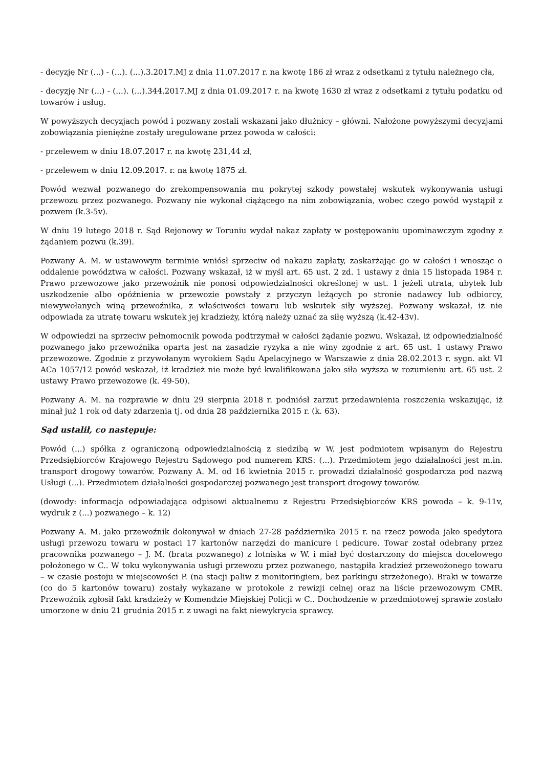- decyzję Nr (...) - (...). (...).3.2017.MJ z dnia 11.07.2017 r. na kwotę 186 zł wraz z odsetkami z tytułu należnego cła,
- decyzję Nr (...) - (...). (...).344.2017.MJ z dnia 01.09.2017 r. na kwotę 1630 zł wraz z odsetkami z tytułu podatku od towarów i usług.
W powyższych decyzjach powód i pozwany zostali wskazani jako dłużnicy – główni. Nałożone powyższymi decyzjami zobowiązania pieniężne zostały uregulowane przez powoda w całości:
- przelewem w dniu 18.07.2017 r. na kwotę 231,44 zł,
- przelewem w dniu 12.09.2017. r. na kwotę 1875 zł.
Powód wezwał pozwanego do zrekompensowania mu pokrytej szkody powstałej wskutek wykonywania usługi przewozu przez pozwanego. Pozwany nie wykonał ciążącego na nim zobowiązania, wobec czego powód wystąpił z pozwem (k.3-5v).
W dniu 19 lutego 2018 r. Sąd Rejonowy w Toruniu wydał nakaz zapłaty w postępowaniu upominawczym zgodny z żądaniem pozwu (k.39).
Pozwany A. M. w ustawowym terminie wniósł sprzeciw od nakazu zapłaty, zaskarżając go w całości i wnosząc o oddalenie powództwa w całości. Pozwany wskazał, iż w myśl art. 65 ust. 2 zd. 1 ustawy z dnia 15 listopada 1984 r. Prawo przewozowe jako przewoźnik nie ponosi odpowiedzialności określonej w ust. 1 jeżeli utrata, ubytek lub uszkodzenie albo opóźnienia w przewozie powstały z przyczyn leżących po stronie nadawcy lub odbiorcy, niewywołanych winą przewoźnika, z właściwości towaru lub wskutek siły wyższej. Pozwany wskazał, iż nie odpowiada za utratę towaru wskutek jej kradzieży, którą należy uznać za siłę wyższą (k.42-43v).
W odpowiedzi na sprzeciw pełnomocnik powoda podtrzymał w całości żądanie pozwu. Wskazał, iż odpowiedzialność pozwanego jako przewoźnika oparta jest na zasadzie ryzyka a nie winy zgodnie z art. 65 ust. 1 ustawy Prawo przewozowe. Zgodnie z przywołanym wyrokiem Sądu Apelacyjnego w Warszawie z dnia 28.02.2013 r. sygn. akt VI ACa 1057/12 powód wskazał, iż kradzież nie może być kwalifikowana jako siła wyższa w rozumieniu art. 65 ust. 2 ustawy Prawo przewozowe (k. 49-50).
Pozwany A. M. na rozprawie w dniu 29 sierpnia 2018 r. podniósł zarzut przedawnienia roszczenia wskazując, iż minął już 1 rok od daty zdarzenia tj. od dnia 28 października 2015 r. (k. 63).
Sąd ustalił, co następuje:
Powód (...) spółka z ograniczoną odpowiedzialnością z siedzibą w W. jest podmiotem wpisanym do Rejestru Przedsiębiorców Krajowego Rejestru Sądowego pod numerem KRS: (...). Przedmiotem jego działalności jest m.in. transport drogowy towarów. Pozwany A. M. od 16 kwietnia 2015 r. prowadzi działalność gospodarcza pod nazwą Usługi (...). Przedmiotem działalności gospodarczej pozwanego jest transport drogowy towarów.
(dowody: informacja odpowiadająca odpisowi aktualnemu z Rejestru Przedsiębiorców KRS powoda – k. 9-11v, wydruk z (...) pozwanego – k. 12)
Pozwany A. M. jako przewoźnik dokonywał w dniach 27-28 października 2015 r. na rzecz powoda jako spedytora usługi przewozu towaru w postaci 17 kartonów narzędzi do manicure i pedicure. Towar został odebrany przez pracownika pozwanego – J. M. (brata pozwanego) z lotniska w W. i miał być dostarczony do miejsca docelowego położonego w C.. W toku wykonywania usługi przewozu przez pozwanego, nastąpiła kradzież przewożonego towaru – w czasie postoju w miejscowości P. (na stacji paliw z monitoringiem, bez parkingu strzeżonego). Braki w towarze (co do 5 kartonów towaru) zostały wykazane w protokole z rewizji celnej oraz na liście przewozowym CMR. Przewoźnik zgłosił fakt kradzieży w Komendzie Miejskiej Policji w C.. Dochodzenie w przedmiotowej sprawie zostało umorzone w dniu 21 grudnia 2015 r. z uwagi na fakt niewykrycia sprawcy.